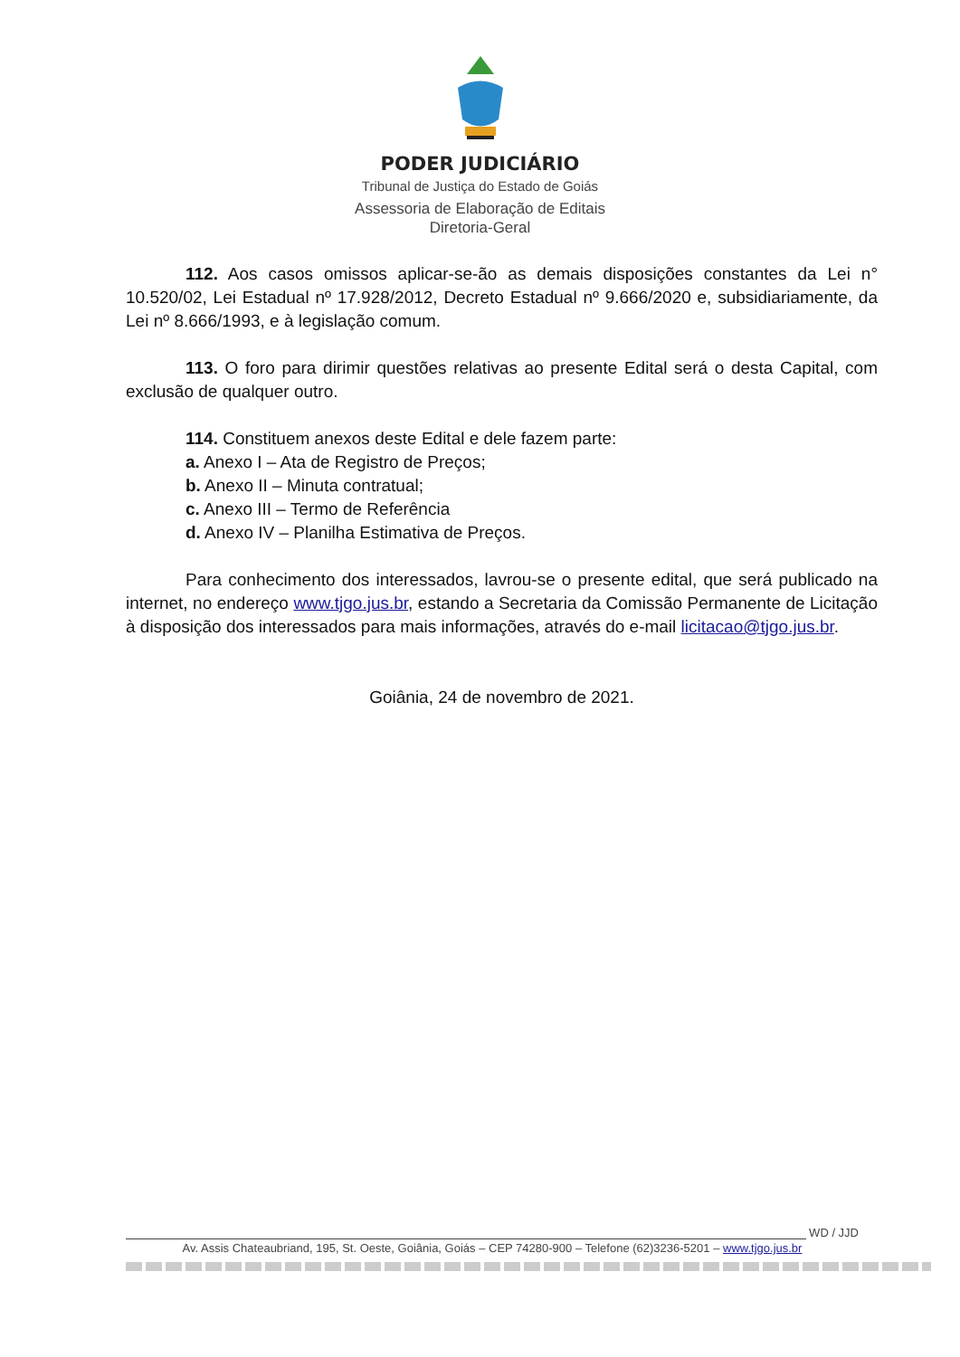PODER JUDICIÁRIO
Tribunal de Justiça do Estado de Goiás
Assessoria de Elaboração de Editais
Diretoria-Geral
112. Aos casos omissos aplicar-se-ão as demais disposições constantes da Lei n° 10.520/02, Lei Estadual nº 17.928/2012, Decreto Estadual nº 9.666/2020 e, subsidiariamente, da Lei nº 8.666/1993, e à legislação comum.
113. O foro para dirimir questões relativas ao presente Edital será o desta Capital, com exclusão de qualquer outro.
114. Constituem anexos deste Edital e dele fazem parte:
a. Anexo I – Ata de Registro de Preços;
b. Anexo II – Minuta contratual;
c. Anexo III – Termo de Referência
d. Anexo IV – Planilha Estimativa de Preços.
Para conhecimento dos interessados, lavrou-se o presente edital, que será publicado na internet, no endereço www.tjgo.jus.br, estando a Secretaria da Comissão Permanente de Licitação à disposição dos interessados para mais informações, através do e-mail licitacao@tjgo.jus.br.
Goiânia, 24 de novembro de 2021.
WD / JJD
Av. Assis Chateaubriand, 195, St. Oeste, Goiânia, Goiás – CEP 74280-900 – Telefone (62)3236-5201 – www.tjgo.jus.br